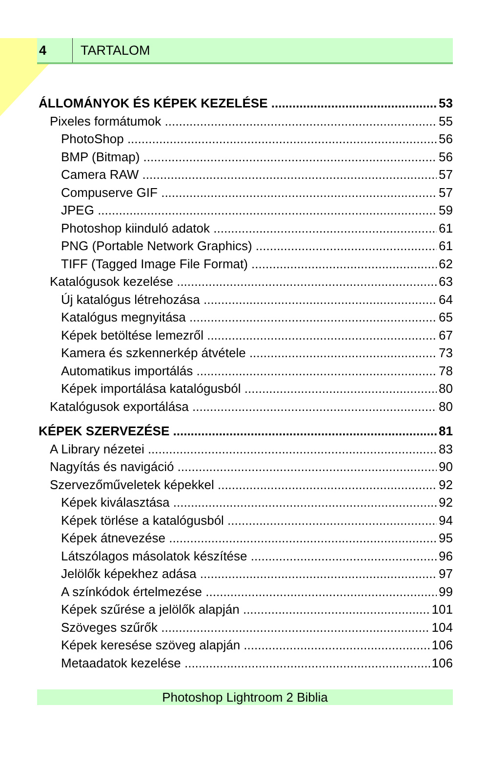4 TARTALOM
ÁLLOMÁNYOK ÉS KÉPEK KEZELÉSE 53
Pixeles formátumok 55
PhotoShop 56
BMP (Bitmap) 56
Camera RAW 57
Compuserve GIF 57
JPEG 59
Photoshop kiinduló adatok 61
PNG (Portable Network Graphics) 61
TIFF (Tagged Image File Format) 62
Katalógusok kezelése 63
Új katalógus létrehozása 64
Katalógus megnyitása 65
Képek betöltése lemezről 67
Kamera és szkennerkép átvétele 73
Automatikus importálás 78
Képek importálása katalógusból 80
Katalógusok exportálása 80
KÉPEK SZERVEZÉSE 81
A Library nézetei 83
Nagyítás és navigáció 90
Szervezőműveletek képekkel 92
Képek kiválasztása 92
Képek törlése a katalógusból 94
Képek átnevezése 95
Látszólagos másolatok készítése 96
Jelölők képekhez adása 97
A színkódok értelmezése 99
Képek szűrése a jelölők alapján 101
Szöveges szűrők 104
Képek keresése szöveg alapján 106
Metaadatok kezelése 106
Photoshop Lightroom 2 Biblia